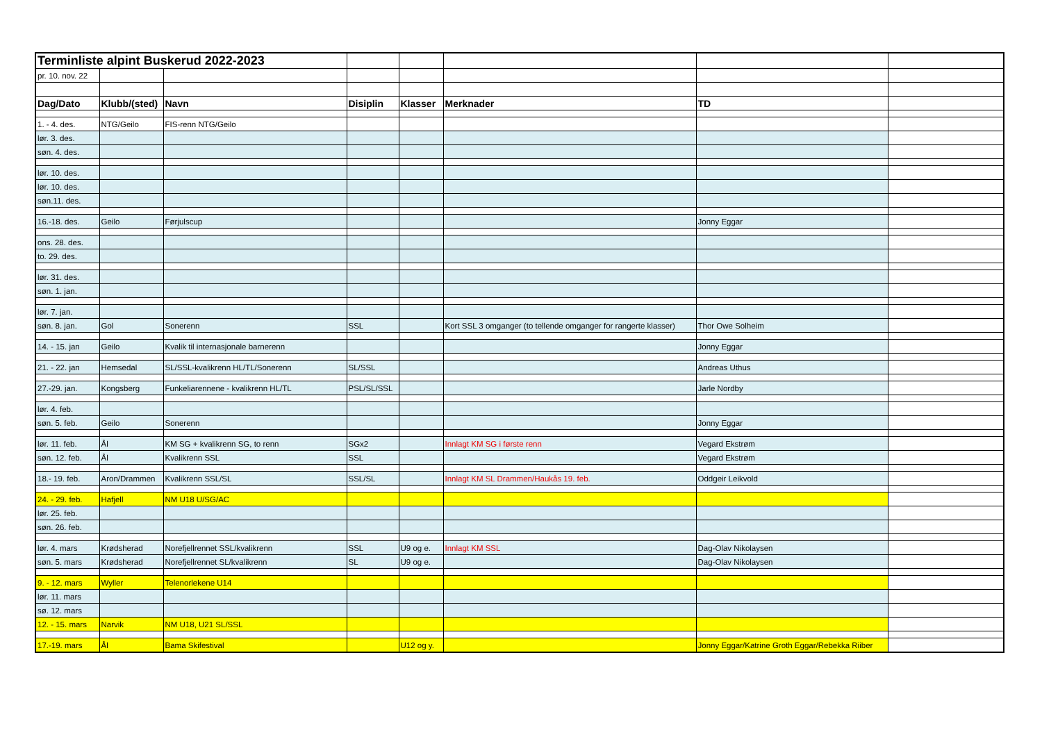| Terminliste alpint Buskerud 2022-2023 | | | | | | | |
| pr. 10. nov. 22 | | | | | | | |
| Dag/Dato | Klubb/(sted) | Navn | Disiplin | Klasser | Merknader | TD | |
| 1. - 4. des. | NTG/Geilo | FIS-renn NTG/Geilo | | | | | |
| lør. 3. des. | | | | | | | |
| søn. 4. des. | | | | | | | |
| lør. 10. des. | | | | | | | |
| lør. 10. des. | | | | | | | |
| søn.11. des. | | | | | | | |
| 16.-18. des. | Geilo | Førjulscup | | | | Jonny Eggar | |
| ons. 28. des. | | | | | | | |
| to. 29. des. | | | | | | | |
| lør. 31. des. | | | | | | | |
| søn. 1. jan. | | | | | | | |
| lør. 7. jan. | | | | | | | |
| søn. 8. jan. | Gol | Sonerenn | SSL | | Kort SSL 3 omganger (to tellende omganger for rangerte klasser) | Thor Owe Solheim | |
| 14. - 15. jan | Geilo | Kvalik til internasjonale barnerenn | | | | Jonny Eggar | |
| 21. - 22. jan | Hemsedal | SL/SSL-kvalikrenn HL/TL/Sonerenn | SL/SSL | | | Andreas Uthus | |
| 27.-29. jan. | Kongsberg | Funkeliarennene - kvalikrenn HL/TL | PSL/SL/SSL | | | Jarle Nordby | |
| lør. 4. feb. | | | | | | | |
| søn. 5. feb. | Geilo | Sonerenn | | | | Jonny Eggar | |
| lør. 11. feb. | Ål | KM SG + kvalikrenn SG, to renn | SGx2 | | Innlagt KM SG i første renn | Vegard Ekstrøm | |
| søn. 12. feb. | Ål | Kvalikrenn SSL | SSL | | | Vegard Ekstrøm | |
| 18.- 19. feb. | Aron/Drammen | Kvalikrenn SSL/SL | SSL/SL | | Innlagt KM SL Drammen/Haukås 19. feb. | Oddgeir Leikvold | |
| 24. - 29. feb. | Hafjell | NM U18 U/SG/AC | | | | | |
| lør. 25. feb. | | | | | | | |
| søn. 26. feb. | | | | | | | |
| lør. 4. mars | Krødsherad | Norefjellrennet SSL/kvalikrenn | SSL | U9 og e. | Innlagt KM SSL | Dag-Olav Nikolaysen | |
| søn. 5. mars | Krødsherad | Norefjellrennet SL/kvalikrenn | SL | U9 og e. | | Dag-Olav Nikolaysen | |
| 9. - 12. mars | Wyller | Telenorlekene U14 | | | | | |
| lør. 11. mars | | | | | | | |
| sø. 12. mars | | | | | | | |
| 12. - 15. mars | Narvik | NM U18, U21 SL/SSL | | | | | |
| 17.-19. mars | Ål | Bama Skifestival | | U12 og y. | | Jonny Eggar/Katrine Groth Eggar/Rebekka Riiber | |